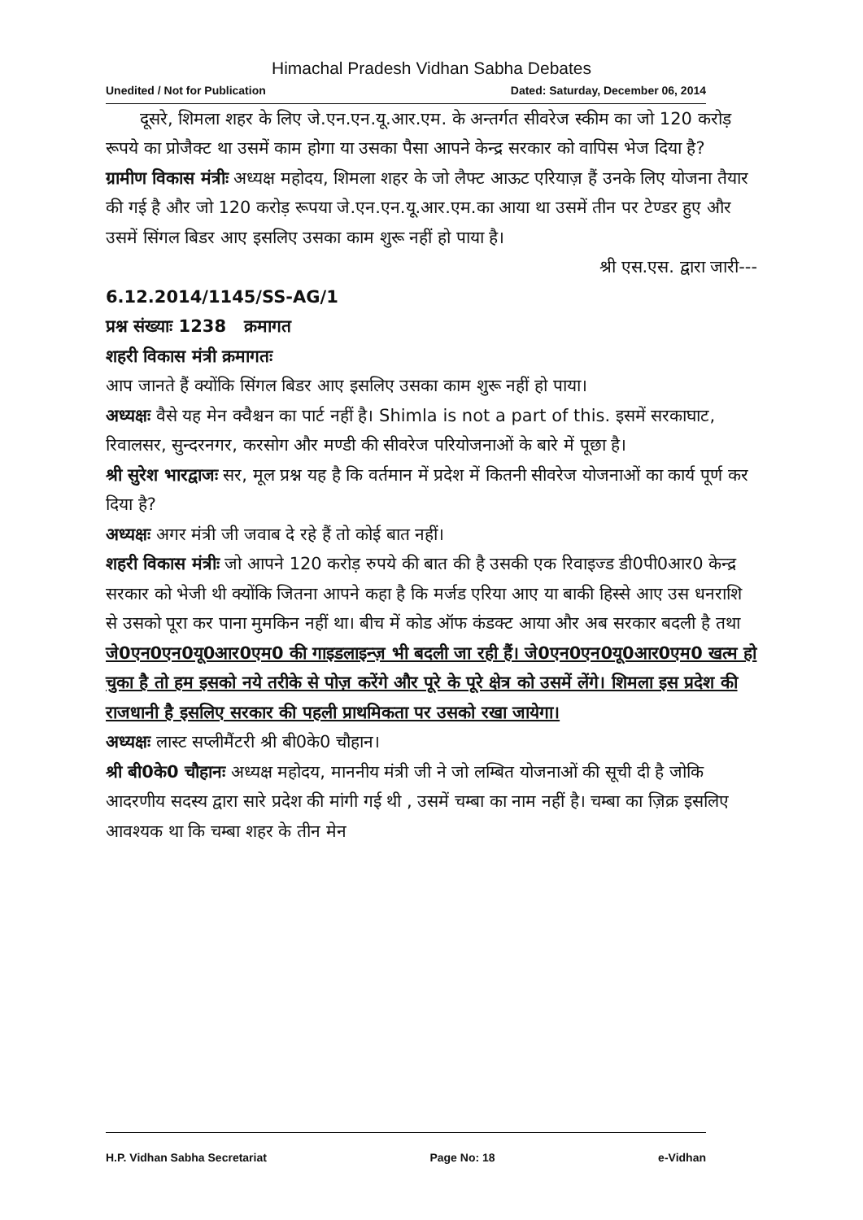Himachal Pradesh Vidhan Sabha Debates
Unedited / Not for Publication Dated: Saturday, December 06, 2014
  दूसरे, शिमला शहर के लिए जे.एन.एन.यू.आर.एम. के अन्तर्गत सीवरेज स्कीम का जो 120 करोड़ रूपये का प्रोजैक्ट था उसमें काम होगा या उसका पैसा आपने केन्द्र सरकार को वापिस भेज दिया है?
ग्रामीण विकास मंत्रीः अध्यक्ष महोदय, शिमला शहर के जो लैफ्ट आऊट एरियाज़ हैं उनके लिए योजना तैयार की गई है और जो 120 करोड़ रूपया जे.एन.एन.यू.आर.एम.का आया था उसमें तीन पर टेण्डर हुए और उसमें सिंगल बिडर आए इसलिए उसका काम शुरू नहीं हो पाया है।
श्री एस.एस. द्वारा जारी---
6.12.2014/1145/SS-AG/1
प्रश्न संख्याः 1238 क्रमागत
शहरी विकास मंत्री क्रमागतः
आप जानते हैं क्योंकि सिंगल बिडर आए इसलिए उसका काम शुरू नहीं हो पाया।
अध्यक्षः वैसे यह मेन क्वैश्चन का पार्ट नहीं है। Shimla is not a part of this. इसमें सरकाघाट, रिवालसर, सुन्दरनगर, करसोग और मण्डी की सीवरेज परियोजनाओं के बारे में पूछा है।
श्री सुरेश भारद्वाजः सर, मूल प्रश्न यह है कि वर्तमान में प्रदेश में कितनी सीवरेज योजनाओं का कार्य पूर्ण कर दिया है?
अध्यक्षः अगर मंत्री जी जवाब दे रहे हैं तो कोई बात नहीं।
शहरी विकास मंत्रीः जो आपने 120 करोड़ रुपये की बात की है उसकी एक रिवाइज्ड डी0पी0आर0 केन्द्र सरकार को भेजी थी क्योंकि जितना आपने कहा है कि मर्जड एरिया आए या बाकी हिस्से आए उस धनराशि से उसको पूरा कर पाना मुमकिन नहीं था। बीच में कोड ऑफ कंडक्ट आया और अब सरकार बदली है तथा जे0एन0एन0यू0आर0एम0 की गाइडलाइन्ज़ भी बदली जा रही हैं। जे0एन0एन0यू0आर0एम0 खत्म हो चुका है तो हम इसको नये तरीके से पोज़ करेंगे और पूरे के पूरे क्षेत्र को उसमें लेंगे। शिमला इस प्रदेश की राजधानी है इसलिए सरकार की पहली प्राथमिकता पर उसको रखा जायेगा।
अध्यक्षः लास्ट सप्लीमैंटरी श्री बी0के0 चौहान।
श्री बी0के0 चौहानः अध्यक्ष महोदय, माननीय मंत्री जी ने जो लम्बित योजनाओं की सूची दी है जोकि आदरणीय सदस्य द्वारा सारे प्रदेश की मांगी गई थी , उसमें चम्बा का नाम नहीं है। चम्बा का ज़िक्र इसलिए आवश्यक था कि चम्बा शहर के तीन मेन
H.P. Vidhan Sabha Secretariat Page No: 18 e-Vidhan